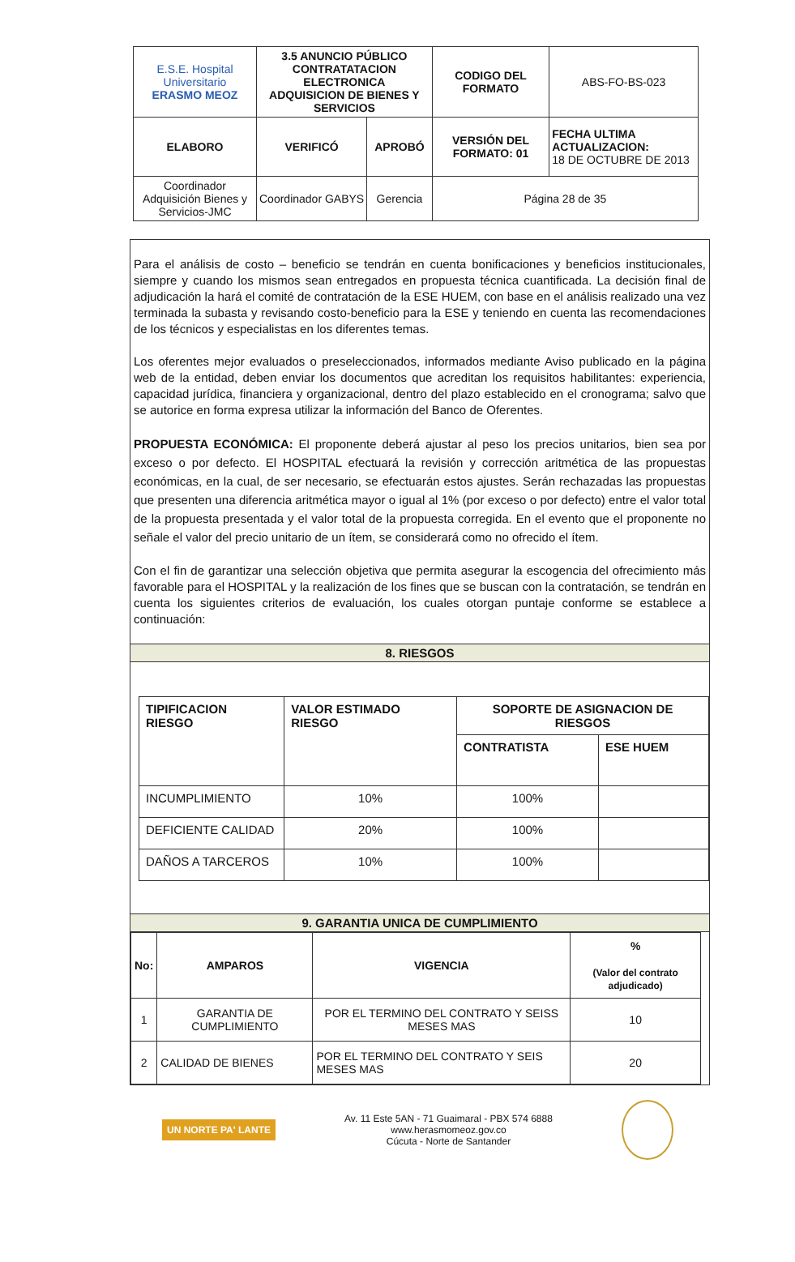| E.S.E. Hospital Universitario ERASMO MEOZ | 3.5 ANUNCIO PÚBLICO CONTRATATACION ELECTRONICA ADQUISICION DE BIENES Y SERVICIOS | | CODIGO DEL FORMATO | ABS-FO-BS-023 |
| ELABORO | VERIFICÓ | APROBÓ | VERSIÓN DEL FORMATO: 01 | FECHA ULTIMA ACTUALIZACION: 18 DE OCTUBRE DE 2013 |
| Coordinador Adquisición Bienes y Servicios-JMC | Coordinador GABYS | Gerencia | Página 28 de 35 | |
Para el análisis de costo – beneficio se tendrán en cuenta bonificaciones y beneficios institucionales, siempre y cuando los mismos sean entregados en propuesta técnica cuantificada. La decisión final de adjudicación la hará el comité de contratación de la ESE HUEM, con base en el análisis realizado una vez terminada la subasta y revisando costo-beneficio para la ESE y teniendo en cuenta las recomendaciones de los técnicos y especialistas en los diferentes temas.
Los oferentes mejor evaluados o preseleccionados, informados mediante Aviso publicado en la página web de la entidad, deben enviar los documentos que acreditan los requisitos habilitantes: experiencia, capacidad jurídica, financiera y organizacional, dentro del plazo establecido en el cronograma; salvo que se autorice en forma expresa utilizar la información del Banco de Oferentes.
PROPUESTA ECONÓMICA: El proponente deberá ajustar al peso los precios unitarios, bien sea por exceso o por defecto. El HOSPITAL efectuará la revisión y corrección aritmética de las propuestas económicas, en la cual, de ser necesario, se efectuarán estos ajustes. Serán rechazadas las propuestas que presenten una diferencia aritmética mayor o igual al 1% (por exceso o por defecto) entre el valor total de la propuesta presentada y el valor total de la propuesta corregida. En el evento que el proponente no señale el valor del precio unitario de un ítem, se considerará como no ofrecido el ítem.
Con el fin de garantizar una selección objetiva que permita asegurar la escogencia del ofrecimiento más favorable para el HOSPITAL y la realización de los fines que se buscan con la contratación, se tendrán en cuenta los siguientes criterios de evaluación, los cuales otorgan puntaje conforme se establece a continuación:
8. RIESGOS
| TIPIFICACION RIESGO | VALOR ESTIMADO RIESGO | SOPORTE DE ASIGNACION DE RIESGOS | |
| --- | --- | --- | --- |
| | | CONTRATISTA | ESE HUEM |
| INCUMPLIMIENTO | 10% | 100% | |
| DEFICIENTE CALIDAD | 20% | 100% | |
| DAÑOS A TARCEROS | 10% | 100% | |
9. GARANTIA UNICA DE CUMPLIMIENTO
| No: | AMPAROS | VIGENCIA | % (Valor del contrato adjudicado) |
| --- | --- | --- | --- |
| 1 | GARANTIA DE CUMPLIMIENTO | POR EL TERMINO DEL CONTRATO Y SEISS MESES MAS | 10 |
| 2 | CALIDAD DE BIENES | POR EL TERMINO DEL CONTRATO Y SEIS MESES MAS | 20 |
UN NORTE PA' LANTE
Av. 11 Este 5AN - 71 Guaimaral - PBX 574 6888
www.herasmomeoz.gov.co
Cúcuta - Norte de Santander